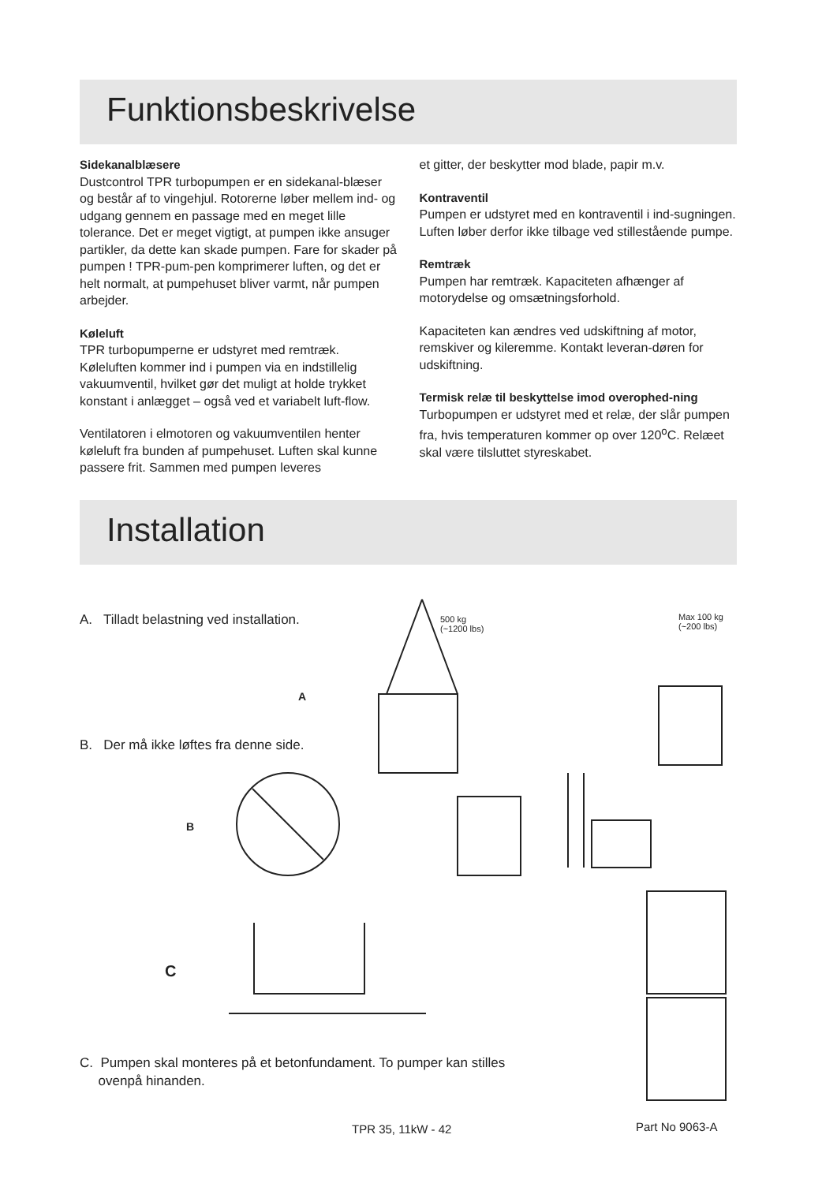Funktionsbeskrivelse
Sidekanalblæsere
Dustcontrol TPR turbopumpen er en sidekanal-blæser og består af to vingehjul. Rotorerne løber mellem ind- og udgang gennem en passage med en meget lille tolerance. Det er meget vigtigt, at pumpen ikke ansuger partikler, da dette kan skade pumpen. Fare for skader på pumpen ! TPR-pum-pen komprimerer luften, og det er helt normalt, at pumpehuset bliver varmt, når pumpen arbejder.
Køleluft
TPR turbopumperne er udstyret med remtræk. Køleluften kommer ind i pumpen via en indstillelig vakuumventil, hvilket gør det muligt at holde trykket konstant i anlægget – også ved et variabelt luft-flow.
Ventilatoren i elmotoren og vakuumventilen henter køleluft fra bunden af pumpehuset. Luften skal kunne passere frit. Sammen med pumpen leveres
et gitter, der beskytter mod blade, papir m.v.
Kontraventil
Pumpen er udstyret med en kontraventil i ind-sugningen. Luften løber derfor ikke tilbage ved stillestående pumpe.
Remtræk
Pumpen har remtræk. Kapaciteten afhænger af motorydelse og omsætningsforhold.
Kapaciteten kan ændres ved udskiftning af motor, remskiver og kileremme. Kontakt leveran-døren for udskiftning.
Termisk relæ til beskyttelse imod overophed-ning
Turbopumpen er udstyret med et relæ, der slår pumpen fra, hvis temperaturen kommer op over 120<sup>o</sup>C. Relæet skal være tilsluttet styreskabet.
Installation
A. Tilladt belastning ved installation.
B. Der må ikke løftes fra denne side.
A
B
C
500 kg
(~1200 lbs)
Max 100 kg
(~200 lbs)
C. Pumpen skal monteres på et betonfundament. To pumper kan stilles
ovenpå hinanden.
TPR 35, 11kW - 42 Part No 9063-A